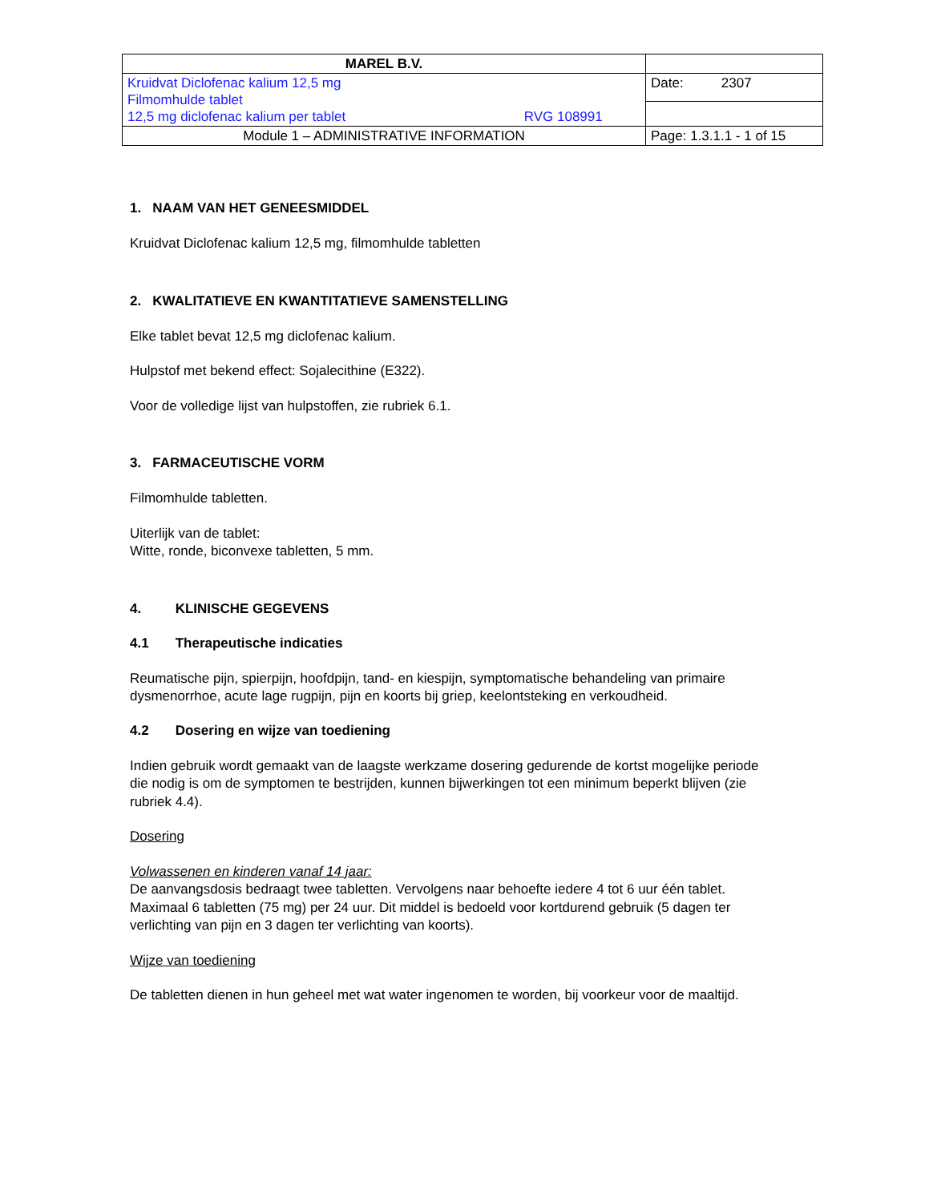| MAREL B.V. | |
| Kruidvat Diclofenac kalium 12,5 mg Filmomhulde tablet 12,5 mg diclofenac kalium per tablet RVG 108991 | Date: 2307 |
| Module 1 – ADMINISTRATIVE INFORMATION | Page: 1.3.1.1 - 1 of 15 |
1. NAAM VAN HET GENEESMIDDEL
Kruidvat Diclofenac kalium 12,5 mg, filmomhulde tabletten
2. KWALITATIEVE EN KWANTITATIEVE SAMENSTELLING
Elke tablet bevat 12,5 mg diclofenac kalium.
Hulpstof met bekend effect: Sojalecithine (E322).
Voor de volledige lijst van hulpstoffen, zie rubriek 6.1.
3. FARMACEUTISCHE VORM
Filmomhulde tabletten.
Uiterlijk van de tablet:
Witte, ronde, biconvexe tabletten, 5 mm.
4. KLINISCHE GEGEVENS
4.1 Therapeutische indicaties
Reumatische pijn, spierpijn, hoofdpijn, tand- en kiespijn, symptomatische behandeling van primaire dysmenorrhoe, acute lage rugpijn, pijn en koorts bij griep, keelontsteking en verkoudheid.
4.2 Dosering en wijze van toediening
Indien gebruik wordt gemaakt van de laagste werkzame dosering gedurende de kortst mogelijke periode die nodig is om de symptomen te bestrijden, kunnen bijwerkingen tot een minimum beperkt blijven (zie rubriek 4.4).
Dosering
Volwassenen en kinderen vanaf 14 jaar:
De aanvangsdosis bedraagt twee tabletten. Vervolgens naar behoefte iedere 4 tot 6 uur één tablet. Maximaal 6 tabletten (75 mg) per 24 uur. Dit middel is bedoeld voor kortdurend gebruik (5 dagen ter verlichting van pijn en 3 dagen ter verlichting van koorts).
Wijze van toediening
De tabletten dienen in hun geheel met wat water ingenomen te worden, bij voorkeur voor de maaltijd.